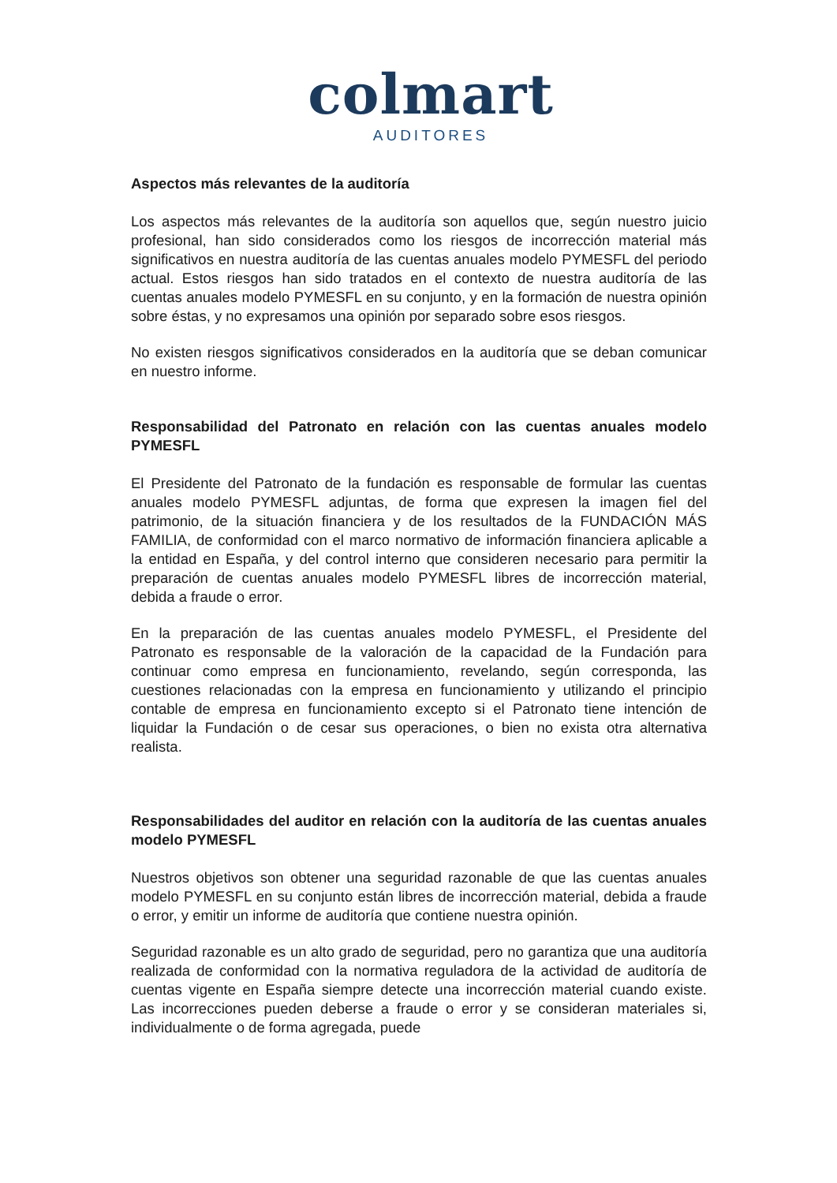colmart
AUDITORES
Aspectos más relevantes de la auditoría
Los aspectos más relevantes de la auditoría son aquellos que, según nuestro juicio profesional, han sido considerados como los riesgos de incorrección material más significativos en nuestra auditoría de las cuentas anuales modelo PYMESFL del periodo actual. Estos riesgos han sido tratados en el contexto de nuestra auditoría de las cuentas anuales modelo PYMESFL en su conjunto, y en la formación de nuestra opinión sobre éstas, y no expresamos una opinión por separado sobre esos riesgos.
No existen riesgos significativos considerados en la auditoría que se deban comunicar en nuestro informe.
Responsabilidad del Patronato en relación con las cuentas anuales modelo PYMESFL
El Presidente del Patronato de la fundación es responsable de formular las cuentas anuales modelo PYMESFL adjuntas, de forma que expresen la imagen fiel del patrimonio, de la situación financiera y de los resultados de la FUNDACIÓN MÁS FAMILIA, de conformidad con el marco normativo de información financiera aplicable a la entidad en España, y del control interno que consideren necesario para permitir la preparación de cuentas anuales modelo PYMESFL libres de incorrección material, debida a fraude o error.
En la preparación de las cuentas anuales modelo PYMESFL, el Presidente del Patronato es responsable de la valoración de la capacidad de la Fundación para continuar como empresa en funcionamiento, revelando, según corresponda, las cuestiones relacionadas con la empresa en funcionamiento y utilizando el principio contable de empresa en funcionamiento excepto si el Patronato tiene intención de liquidar la Fundación o de cesar sus operaciones, o bien no exista otra alternativa realista.
Responsabilidades del auditor en relación con la auditoría de las cuentas anuales modelo PYMESFL
Nuestros objetivos son obtener una seguridad razonable de que las cuentas anuales modelo PYMESFL en su conjunto están libres de incorrección material, debida a fraude o error, y emitir un informe de auditoría que contiene nuestra opinión.
Seguridad razonable es un alto grado de seguridad, pero no garantiza que una auditoría realizada de conformidad con la normativa reguladora de la actividad de auditoría de cuentas vigente en España siempre detecte una incorrección material cuando existe. Las incorrecciones pueden deberse a fraude o error y se consideran materiales si, individualmente o de forma agregada, puede